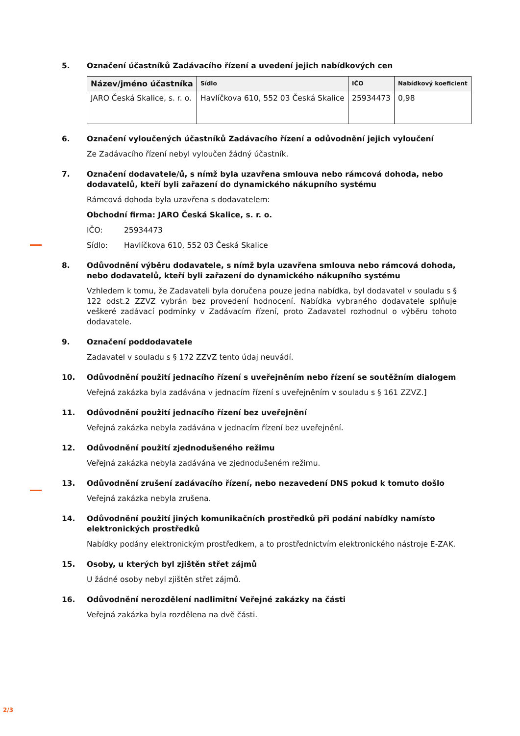5. Označení účastníků Zadávacího řízení a uvedení jejich nabídkových cen
| Název/jméno účastníka | Sídlo | IČO | Nabídkový koeficient |
| --- | --- | --- | --- |
| JARO Česká Skalice, s. r. o. | Havlíčkova 610, 552 03 Česká Skalice | 25934473 | 0,98 |
6. Označení vyloučených účastníků Zadávacího řízení a odůvodnění jejich vyloučení
Ze Zadávacího řízení nebyl vyloučen žádný účastník.
7. Označení dodavatele/ů, s nímž byla uzavřena smlouva nebo rámcová dohoda, nebo dodavatelů, kteří byli zařazení do dynamického nákupního systému
Rámcová dohoda byla uzavřena s dodavatelem:
Obchodní firma: JARO Česká Skalice, s. r. o.
IČO: 25934473
Sídlo: Havlíčkova 610, 552 03 Česká Skalice
8. Odůvodnění výběru dodavatele, s nímž byla uzavřena smlouva nebo rámcová dohoda, nebo dodavatelů, kteří byli zařazení do dynamického nákupního systému
Vzhledem k tomu, že Zadavateli byla doručena pouze jedna nabídka, byl dodavatel v souladu s § 122 odst.2 ZZVZ vybrán bez provedení hodnocení. Nabídka vybraného dodavatele splňuje veškeré zadávací podmínky v Zadávacím řízení, proto Zadavatel rozhodnul o výběru tohoto dodavatele.
9. Označení poddodavatele
Zadavatel v souladu s § 172 ZZVZ tento údaj neuvádí.
10. Odůvodnění použití jednacího řízení s uveřejněním nebo řízení se soutěžním dialogem
Veřejná zakázka byla zadávána v jednacím řízení s uveřejněním v souladu s § 161 ZZVZ.]
11. Odůvodnění použití jednacího řízení bez uveřejnění
Veřejná zakázka nebyla zadávána v jednacím řízení bez uveřejnění.
12. Odůvodnění použití zjednodušeného režimu
Veřejná zakázka nebyla zadávána ve zjednodušeném režimu.
13. Odůvodnění zrušení zadávacího řízení, nebo nezavedení DNS pokud k tomuto došlo
Veřejná zakázka nebyla zrušena.
14. Odůvodnění použití jiných komunikačních prostředků při podání nabídky namísto elektronických prostředků
Nabídky podány elektronickým prostředkem, a to prostřednictvím elektronického nástroje E-ZAK.
15. Osoby, u kterých byl zjištěn střet zájmů
U žádné osoby nebyl zjištěn střet zájmů.
16. Odůvodnění nerozdělení nadlimitní Veřejné zakázky na části
Veřejná zakázka byla rozdělena na dvě části.
2/3